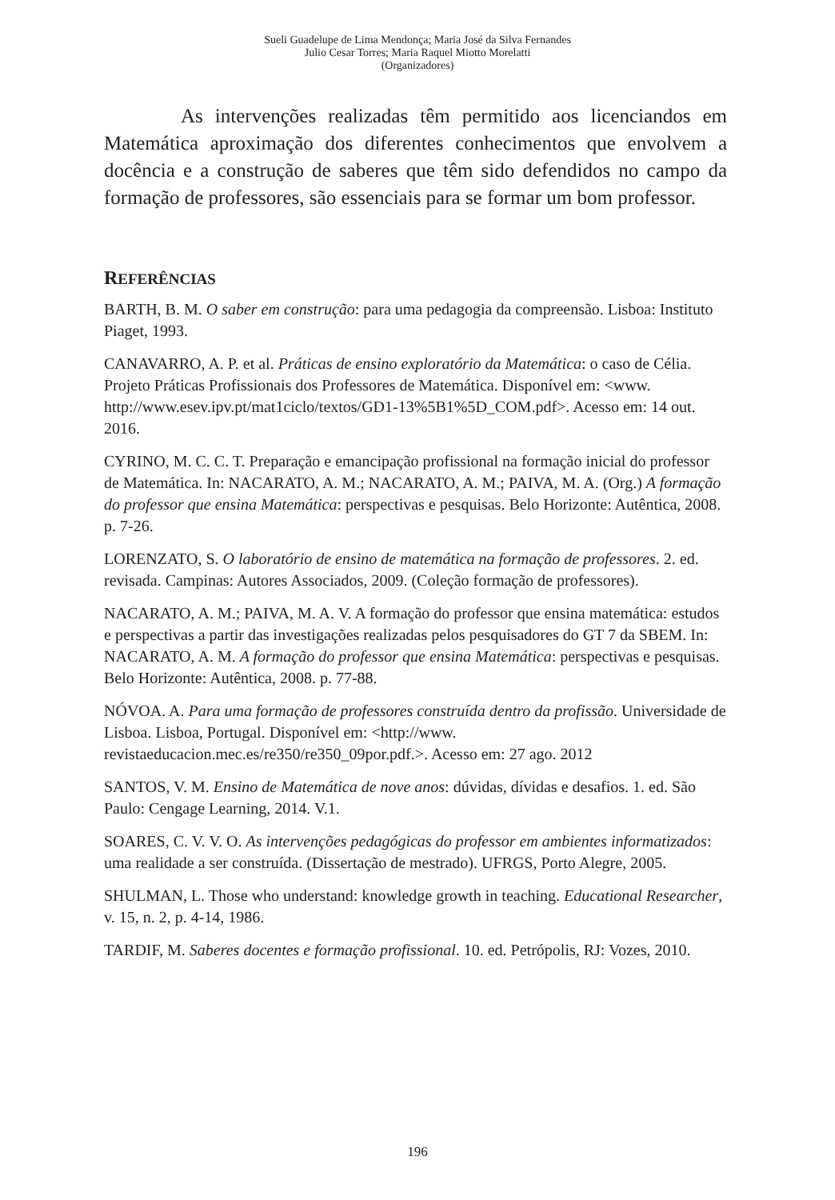Sueli Guadelupe de Lima Mendonça; Maria José da Silva Fernandes
Julio Cesar Torres; Maria Raquel Miotto Morelatti
(Organizadores)
As intervenções realizadas têm permitido aos licenciandos em Matemática aproximação dos diferentes conhecimentos que envolvem a docência e a construção de saberes que têm sido defendidos no campo da formação de professores, são essenciais para se formar um bom professor.
REFERÊNCIAS
BARTH, B. M. O saber em construção: para uma pedagogia da compreensão. Lisboa: Instituto Piaget, 1993.
CANAVARRO, A. P. et al. Práticas de ensino exploratório da Matemática: o caso de Célia. Projeto Práticas Profissionais dos Professores de Matemática. Disponível em: <www. http://www.esev.ipv.pt/mat1ciclo/textos/GD1-13%5B1%5D_COM.pdf>. Acesso em: 14 out. 2016.
CYRINO, M. C. C. T. Preparação e emancipação profissional na formação inicial do professor de Matemática. In: NACARATO, A. M.; NACARATO, A. M.; PAIVA, M. A. (Org.) A formação do professor que ensina Matemática: perspectivas e pesquisas. Belo Horizonte: Autêntica, 2008. p. 7-26.
LORENZATO, S. O laboratório de ensino de matemática na formação de professores. 2. ed. revisada. Campinas: Autores Associados, 2009. (Coleção formação de professores).
NACARATO, A. M.; PAIVA, M. A. V. A formação do professor que ensina matemática: estudos e perspectivas a partir das investigações realizadas pelos pesquisadores do GT 7 da SBEM. In: NACARATO, A. M. A formação do professor que ensina Matemática: perspectivas e pesquisas. Belo Horizonte: Autêntica, 2008. p. 77-88.
NÓVOA. A. Para uma formação de professores construída dentro da profissão. Universidade de Lisboa. Lisboa, Portugal. Disponível em: <http://www. revistaeducacion.mec.es/re350/re350_09por.pdf.>. Acesso em: 27 ago. 2012
SANTOS, V. M. Ensino de Matemática de nove anos: dúvidas, dívidas e desafios. 1. ed. São Paulo: Cengage Learning, 2014. V.1.
SOARES, C. V. V. O. As intervenções pedagógicas do professor em ambientes informatizados: uma realidade a ser construída. (Dissertação de mestrado). UFRGS, Porto Alegre, 2005.
SHULMAN, L. Those who understand: knowledge growth in teaching. Educational Researcher, v. 15, n. 2, p. 4-14, 1986.
TARDIF, M. Saberes docentes e formação profissional. 10. ed. Petrópolis, RJ: Vozes, 2010.
196